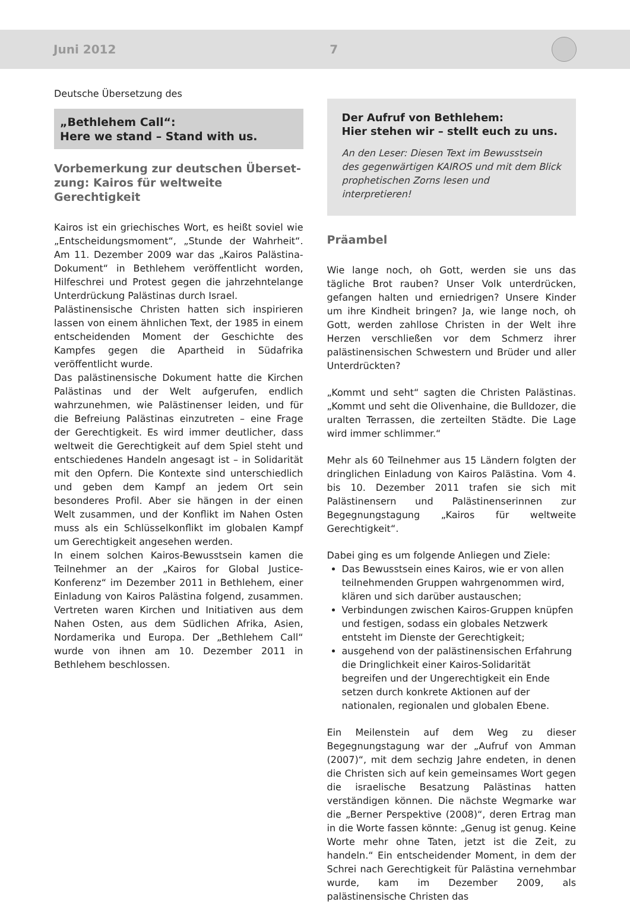Juni 2012 7
Deutsche Übersetzung des
„Bethlehem Call“:
Here we stand – Stand with us.
Vorbemerkung zur deutschen Überset-zung: Kairos für weltweite Gerechtigkeit
Kairos ist ein griechisches Wort, es heißt soviel wie „Entscheidungsmoment“, „Stunde der Wahrheit“. Am 11. Dezember 2009 war das „Kairos Palästina-Dokument“ in Bethlehem veröffentlicht worden, Hilfeschrei und Protest gegen die jahrzehntelange Unterdrückung Palästinas durch Israel.
Palästinensische Christen hatten sich inspirieren lassen von einem ähnlichen Text, der 1985 in einem entscheidenden Moment der Geschichte des Kampfes gegen die Apartheid in Südafrika veröffentlicht wurde.
Das palästinensische Dokument hatte die Kirchen Palästinas und der Welt aufgerufen, endlich wahrzunehmen, wie Palästinenser leiden, und für die Befreiung Palästinas einzutreten – eine Frage der Gerechtigkeit. Es wird immer deutlicher, dass weltweit die Gerechtigkeit auf dem Spiel steht und entschiedenes Handeln angesagt ist – in Solidarität mit den Opfern. Die Kontexte sind unterschiedlich und geben dem Kampf an jedem Ort sein besonderes Profil. Aber sie hängen in der einen Welt zusammen, und der Konflikt im Nahen Osten muss als ein Schlüsselkonflikt im globalen Kampf um Gerechtigkeit angesehen werden.
In einem solchen Kairos-Bewusstsein kamen die Teilnehmer an der „Kairos for Global Justice-Konferenz“ im Dezember 2011 in Bethlehem, einer Einladung von Kairos Palästina folgend, zusammen. Vertreten waren Kirchen und Initiativen aus dem Nahen Osten, aus dem Südlichen Afrika, Asien, Nordamerika und Europa. Der „Bethlehem Call“ wurde von ihnen am 10. Dezember 2011 in Bethlehem beschlossen.
Der Aufruf von Bethlehem:
Hier stehen wir – stellt euch zu uns.
An den Leser: Diesen Text im Bewusstsein des gegenwärtigen KAIROS und mit dem Blick prophetischen Zorns lesen und interpretieren!
Präambel
Wie lange noch, oh Gott, werden sie uns das tägliche Brot rauben? Unser Volk unterdrücken, gefangen halten und erniedrigen? Unsere Kinder um ihre Kindheit bringen? Ja, wie lange noch, oh Gott, werden zahllose Christen in der Welt ihre Herzen verschließen vor dem Schmerz ihrer palästinensischen Schwestern und Brüder und aller Unterdrückten?
„Kommt und seht“ sagten die Christen Palästinas. „Kommt und seht die Olivenhaine, die Bulldozer, die uralten Terrassen, die zerteilten Städte. Die Lage wird immer schlimmer.“
Mehr als 60 Teilnehmer aus 15 Ländern folgten der dringlichen Einladung von Kairos Palästina. Vom 4. bis 10. Dezember 2011 trafen sie sich mit Palästinensern und Palästinenserinnen zur Begegnungstagung „Kairos für weltweite Gerechtigkeit“.
Dabei ging es um folgende Anliegen und Ziele:
Das Bewusstsein eines Kairos, wie er von allen teilnehmenden Gruppen wahrgenommen wird, klären und sich darüber austauschen;
Verbindungen zwischen Kairos-Gruppen knüpfen und festigen, sodass ein globales Netzwerk entsteht im Dienste der Gerechtigkeit;
ausgehend von der palästinensischen Erfahrung die Dringlichkeit einer Kairos-Solidarität begreifen und der Ungerechtigkeit ein Ende setzen durch konkrete Aktionen auf der nationalen, regionalen und globalen Ebene.
Ein Meilenstein auf dem Weg zu dieser Begegnungstagung war der „Aufruf von Amman (2007)“, mit dem sechzig Jahre endeten, in denen die Christen sich auf kein gemeinsames Wort gegen die israelische Besatzung Palästinas hatten verständigen können. Die nächste Wegmarke war die „Berner Perspektive (2008)“, deren Ertrag man in die Worte fassen könnte: „Genug ist genug. Keine Worte mehr ohne Taten, jetzt ist die Zeit, zu handeln.“ Ein entscheidender Moment, in dem der Schrei nach Gerechtigkeit für Palästina vernehmbar wurde, kam im Dezember 2009, als palästinensische Christen das